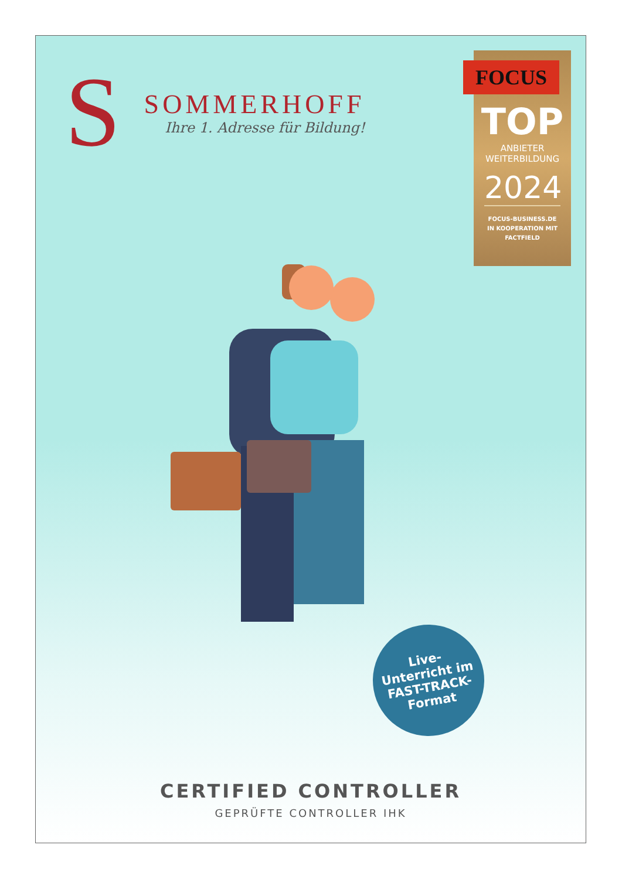S
SOMMERHOFF
Ihre 1. Adresse für Bildung!
FOCUS
TOP
ANBIETER
WEITERBILDUNG
2024
FOCUS-BUSINESS.DE
IN KOOPERATION MIT
FACTFIELD
Live-
Unterricht im
FAST-TRACK-
Format
CERTIFIED CONTROLLER
GEPRÜFTE CONTROLLER IHK